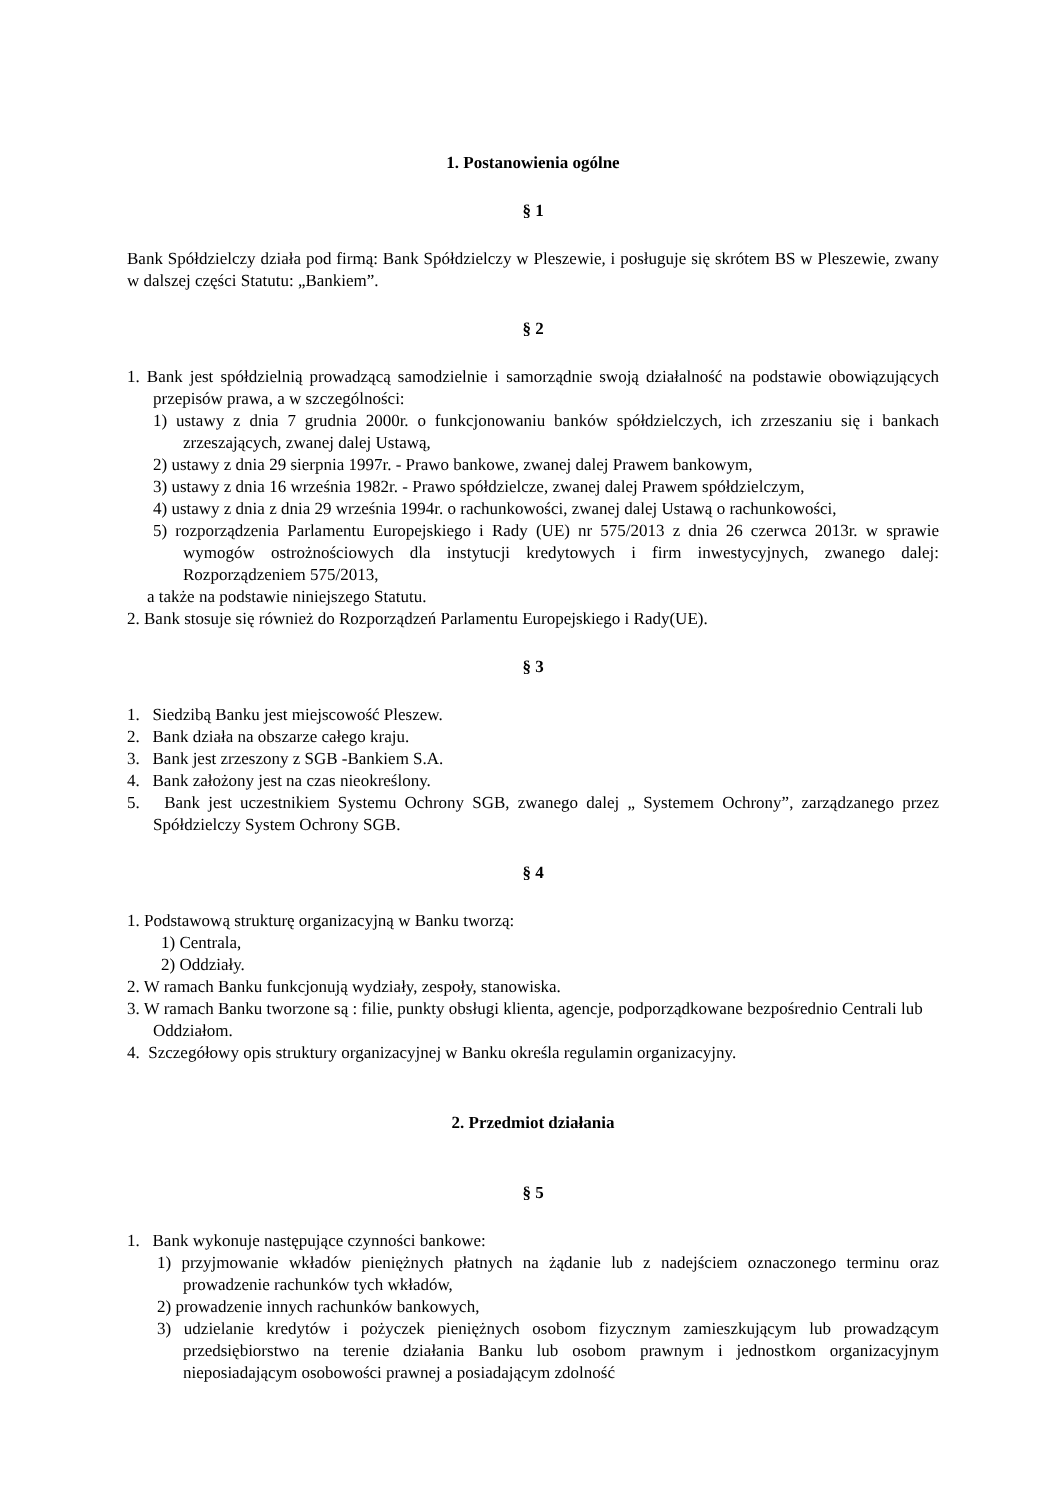1. Postanowienia ogólne
§ 1
Bank Spółdzielczy działa pod firmą: Bank Spółdzielczy w Pleszewie, i posługuje się skrótem BS w Pleszewie, zwany w dalszej części Statutu: „Bankiem”.
§ 2
1. Bank jest spółdzielnią prowadzącą samodzielnie i samorządnie swoją działalność na podstawie obowiązujących przepisów prawa, a w szczególności:
1) ustawy z dnia 7 grudnia 2000r. o funkcjonowaniu banków spółdzielczych, ich zrzeszaniu się i bankach zrzeszających, zwanej dalej Ustawą,
2) ustawy z dnia 29 sierpnia 1997r. - Prawo bankowe, zwanej dalej Prawem bankowym,
3) ustawy z dnia 16 września 1982r. - Prawo spółdzielcze, zwanej dalej Prawem spółdzielczym,
4) ustawy z dnia z dnia 29 września 1994r. o rachunkowości, zwanej dalej Ustawą o rachunkowości,
5) rozporządzenia Parlamentu Europejskiego i Rady (UE) nr 575/2013 z dnia 26 czerwca 2013r. w sprawie wymogów ostrożnościowych dla instytucji kredytowych i firm inwestycyjnych, zwanego dalej: Rozporządzeniem 575/2013,
a także na podstawie niniejszego Statutu.
2. Bank stosuje się również do Rozporządzeń Parlamentu Europejskiego i Rady(UE).
§ 3
1. Siedzibą Banku jest miejscowość Pleszew.
2. Bank działa na obszarze całego kraju.
3. Bank jest zrzeszony z SGB -Bankiem S.A.
4. Bank założony jest na czas nieokreślony.
5. Bank jest uczestnikiem Systemu Ochrony SGB, zwanego dalej „ Systemem Ochrony”, zarządzanego przez Spółdzielczy System Ochrony SGB.
§ 4
1. Podstawową strukturę organizacyjną w Banku tworzą:
1) Centrala,
2) Oddziały.
2. W ramach Banku funkcjonują wydziały, zespoły, stanowiska.
3. W ramach Banku tworzone są : filie, punkty obsługi klienta, agencje, podporządkowane bezpośrednio Centrali lub Oddziałom.
4. Szczegółowy opis struktury organizacyjnej w Banku określa regulamin organizacyjny.
2. Przedmiot działania
§ 5
1. Bank wykonuje następujące czynności bankowe:
1) przyjmowanie wkładów pieniężnych płatnych na żądanie lub z nadejściem oznaczonego terminu oraz prowadzenie rachunków tych wkładów,
2) prowadzenie innych rachunków bankowych,
3) udzielanie kredytów i pożyczek pieniężnych osobom fizycznym zamieszkującym lub prowadzącym przedsiębiorstwo na terenie działania Banku lub osobom prawnym i jednostkom organizacyjnym nieposiadającym osobowości prawnej a posiadającym zdolność